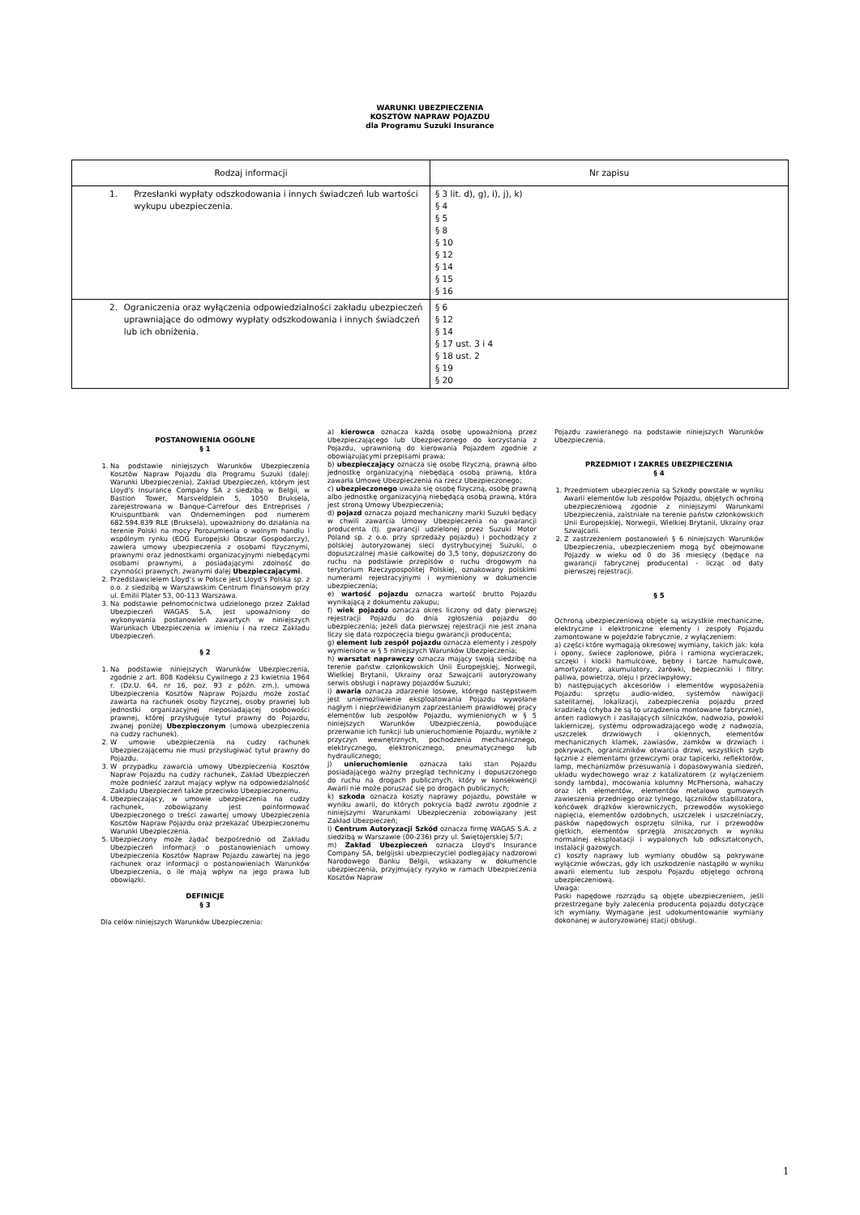WARUNKI UBEZPIECZENIA
KOSZTÓW NAPRAW POJAZDU
dla Programu Suzuki Insurance
| Rodzaj informacji | Nr zapisu |
| --- | --- |
| 1. Przesłanki wypłaty odszkodowania i innych świadczeń lub wartości wykupu ubezpieczenia. | § 3 lit. d), g), i), j), k) § 4 § 5 § 8 § 10 § 12 § 14 § 15 § 16 |
| 2. Ograniczenia oraz wyłączenia odpowiedzialności zakładu ubezpieczeń uprawniające do odmowy wypłaty odszkodowania i innych świadczeń lub ich obniżenia. | § 6 § 12 § 14 § 17 ust. 3 i 4 § 18 ust. 2 § 19 § 20 |
POSTANOWIENIA OGÓLNE
§ 1
1. Na podstawie niniejszych Warunków Ubezpieczenia Kosztów Napraw Pojazdu dla Programu Suzuki (dalej: Warunki Ubezpieczenia), Zakład Ubezpieczeń, którym jest Lloyd's Insurance Company SA z siedzibą w Belgii, w Bastion Tower, Marsveldplein 5, 1050 Bruksela, zarejestrowana w Banque-Carrefour des Entreprises / Kruispuntbank van Ondernemingen pod numerem 682.594.839 RLE (Bruksela), upoważniony do działania na terenie Polski na mocy Porozumienia o wolnym handlu i wspólnym rynku (EOG Europejski Obszar Gospodarczy), zawiera umowy ubezpieczenia z osobami fizycznymi, prawnymi oraz jednostkami organizacyjnymi niebędącymi osobami prawnymi, a posiadającymi zdolność do czynności prawnych, zwanymi dalej Ubezpieczającymi.
2. Przedstawicielem Lloyd’s w Polsce jest Lloyd’s Polska sp. z o.o. z siedzibą w Warszawskim Centrum Finansowym przy ul. Emilii Plater 53, 00-113 Warszawa.
3. Na podstawie pełnomocnictwa udzielonego przez Zakład Ubezpieczeń WAGAS S.A. jest upoważniony do wykonywania postanowień zawartych w niniejszych Warunkach Ubezpieczenia w imieniu i na rzecz Zakładu Ubezpieczeń.
§ 2
1. Na podstawie niniejszych Warunków Ubezpieczenia, zgodnie z art. 808 Kodeksu Cywilnego z 23 kwietnia 1964 r. (Dz.U. 64, nr 16, poz. 93 z późn. zm.), umowa Ubezpieczenia Kosztów Napraw Pojazdu może zostać zawarta na rachunek osoby fizycznej, osoby prawnej lub jednostki organizacyjnej nieposiadającej osobowości prawnej, której przysługuje tytuł prawny do Pojazdu, zwanej poniżej Ubezpieczonym (umowa ubezpieczenia na cudzy rachunek).
2. W umowie ubezpieczenia na cudzy rachunek Ubezpieczającemu nie musi przysługiwać tytuł prawny do Pojazdu.
3. W przypadku zawarcia umowy Ubezpieczenia Kosztów Napraw Pojazdu na cudzy rachunek, Zakład Ubezpieczeń może podnieść zarzut mający wpływ na odpowiedzialność Zakładu Ubezpieczeń także przeciwko Ubezpieczonemu.
4. Ubezpieczający, w umowie ubezpieczenia na cudzy rachunek, zobowiązany jest poinformować Ubezpieczonego o treści zawartej umowy Ubezpieczenia Kosztów Napraw Pojazdu oraz przekazać Ubezpieczonemu Warunki Ubezpieczenia.
5. Ubezpieczony może żądać bezpośrednio od Zakładu Ubezpieczeń informacji o postanowieniach umowy Ubezpieczenia Kosztów Napraw Pojazdu zawartej na jego rachunek oraz informacji o postanowieniach Warunków Ubezpieczenia, o ile mają wpływ na jego prawa lub obowiązki.
DEFINICJE
§ 3
Dla celów niniejszych Warunków Ubezpieczenia:
a) kierowca oznacza każdą osobę upoważnioną przez Ubezpieczającego lub Ubezpieczonego do korzystania z Pojazdu, uprawnioną do kierowania Pojazdem zgodnie z obowiązującymi przepisami prawa;
b) ubezpieczający oznacza się osobę fizyczną, prawną albo jednostkę organizacyjną niebędącą osobą prawną, która zawarła Umowę Ubezpieczenia na rzecz Ubezpieczonego;
c) ubezpieczonego uważa się osobę fizyczną, osobę prawną albo jednostkę organizacyjną niebędącą osobą prawną, która jest stroną Umowy Ubezpieczenia;
d) pojazd oznacza pojazd mechaniczny marki Suzuki będący w chwili zawarcia Umowy Ubezpieczenia na gwarancji producenta (tj. gwarancji udzielonej przez Suzuki Motor Poland sp. z o.o. przy sprzedaży pojazdu) i pochodzący z polskiej autoryzowanej sieci dystrybucyjnej Suzuki, o dopuszczalnej masie całkowitej do 3,5 tony, dopuszczony do ruchu na podstawie przepisów o ruchu drogowym na terytorium Rzeczypospolitej Polskiej, oznakowany polskimi numerami rejestracyjnymi i wymieniony w dokumencie ubezpieczenia;
e) wartość pojazdu oznacza wartość brutto Pojazdu wynikającą z dokumentu zakupu;
f) wiek pojazdu oznacza okres liczony od daty pierwszej rejestracji Pojazdu do dnia zgłoszenia pojazdu do ubezpieczenia; jeżeli data pierwszej rejestracji nie jest znana liczy się data rozpoczęcia biegu gwarancji producenta;
g) element lub zespół pojazdu oznacza elementy i zespoły wymienione w § 5 niniejszych Warunków Ubezpieczenia;
h) warsztat naprawczy oznacza mający swoją siedzibę na terenie państw członkowskich Unii Europejskiej, Norwegii, Wielkiej Brytanii, Ukrainy oraz Szwajcarii autoryzowany serwis obsługi i naprawy pojazdów Suzuki;
i) awaria oznacza zdarzenie losowe, którego następstwem jest uniemożliwienie eksploatowania Pojazdu wywołane nagłym i nieprzewidzianym zaprzestaniem prawidłowej pracy elementów lub zespołów Pojazdu, wymienionych w § 5 niniejszych Warunków Ubezpieczenia, powodujące przerwanie ich funkcji lub unieruchomienie Pojazdu, wynikłe z przyczyn wewnętrznych, pochodzenia mechanicznego, elektrycznego, elektronicznego, pneumatycznego lub hydraulicznego;
j) unieruchomienie oznacza taki stan Pojazdu posiadającego ważny przegląd techniczny i dopuszczonego do ruchu na drogach publicznych, który w konsekwencji Awarii nie może poruszać się po drogach publicznych;
k) szkoda oznacza koszty naprawy pojazdu, powstałe w wyniku awarii, do których pokrycia bądź zwrotu zgodnie z niniejszymi Warunkami Ubezpieczenia zobowiązany jest Zakład Ubezpieczeń;
l) Centrum Autoryzacji Szkód oznacza firmę WAGAS S.A. z siedzibą w Warszawie (00-236) przy ul. Świętojerskiej 5/7;
m) Zakład Ubezpieczeń oznacza Lloyd's Insurance Company SA, belgijski ubezpieczyciel podlegający nadzorowi Narodowego Banku Belgii, wskazany w dokumencie ubezpieczenia, przyjmujący ryzyko w ramach Ubezpieczenia Kosztów Napraw
Pojazdu zawieranego na podstawie niniejszych Warunków Ubezpieczenia.
PRZEDMIOT I ZAKRES UBEZPIECZENIA
§ 4
1. Przedmiotem ubezpieczenia są Szkody powstałe w wyniku Awarii elementów lub zespołów Pojazdu, objętych ochroną ubezpieczeniową zgodnie z niniejszymi Warunkami Ubezpieczenia, zaistniałe na terenie państw członkowskich Unii Europejskiej, Norwegii, Wielkiej Brytanii, Ukrainy oraz Szwajcarii.
2. Z zastrzeżeniem postanowień § 6 niniejszych Warunków Ubezpieczenia, ubezpieczeniem mogą być obejmowane Pojazdy w wieku od 0 do 36 miesięcy (będące na gwarancji fabrycznej producenta) - licząc od daty pierwszej rejestracji.
§ 5
Ochroną ubezpieczeniową objęte są wszystkie mechaniczne, elektryczne i elektroniczne elementy i zespoły Pojazdu zamontowane w pojeździe fabrycznie, z wyłączeniem:
a) części które wymagają okresowej wymiany, takich jak: koła i opony, świece zapłonowe, pióra i ramiona wycieraczek, szczęki i klocki hamulcowe, bębny i tarcze hamulcowe, amortyzatory, akumulatory, żarówki, bezpieczniki i filtry: paliwa, powietrza, oleju i przeciwpyłowy;
b) następujących akcesoriów i elementów wyposażenia Pojazdu: sprzętu audio-wideo, systemów nawigacji satelitarnej, lokalizacji, zabezpieczenia pojazdu przed kradzieżą (chyba że są to urządzenia montowane fabrycznie), anten radiowych i zasilających silniczków, nadwozia, powłoki lakierniczej, systemu odprowadzającego wodę z nadwozia, uszczelek drzwiowych i okiennych, elementów mechanicznych klamek, zawiasów, zamków w drzwiach i pokrywach, ograniczników otwarcia drzwi, wszystkich szyb łącznie z elementami grzewczymi oraz tapicerki, reflektorów, lamp, mechanizmów przesuwania i dopasowywania siedzeń, układu wydechowego wraz z katalizatorem (z wyłączeniem sondy lambda), mocowania kolumny McPhersona, wahaczy oraz ich elementów, elementów metalowo gumowych zawieszenia przedniego oraz tylnego, łączników stabilizatora, końcówek drążków kierowniczych, przewodów wysokiego napięcia, elementów ozdobnych, uszczelek i uszczelniaczy, pasków napędowych osprzętu silnika, rur i przewodów giętkich, elementów sprzęgła zniszczonych w wyniku normalnej eksploatacji i wypalonych lub odkształconych, instalacji gazowych.
c) koszty naprawy lub wymiany obudów są pokrywane wyłącznie wówczas, gdy ich uszkodzenie nastąpiło w wyniku awarii elementu lub zespołu Pojazdu objętego ochroną ubezpieczeniową.
Uwaga:
Paski napędowe rozrządu są objęte ubezpieczeniem, jeśli przestrzegane były zalecenia producenta pojazdu dotyczące ich wymiany. Wymagane jest udokumentowanie wymiany dokonanej w autoryzowanej stacji obsługi.
1